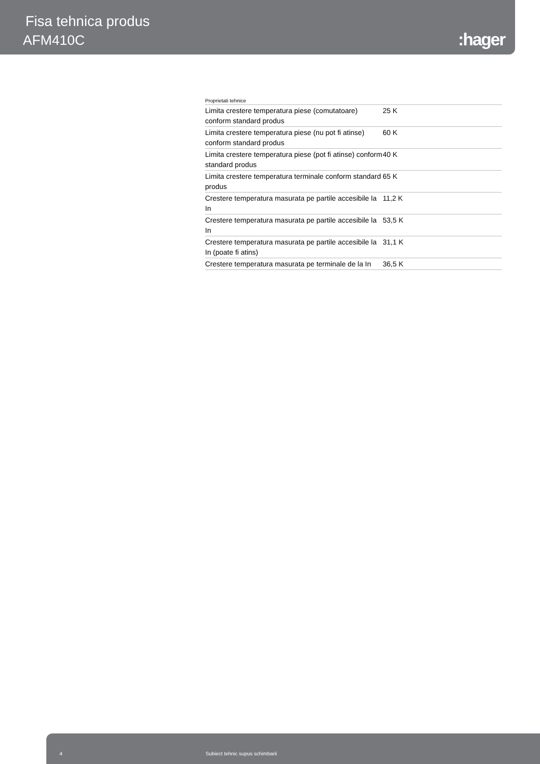Fisa tehnica produs
AFM410C :hager
Proprietati tehnice
| Limita crestere temperatura piese (comutatoare) conform standard produs | 25 K |
| Limita crestere temperatura piese (nu pot fi atinse) conform standard produs | 60 K |
| Limita crestere temperatura piese (pot fi atinse) conform standard produs | 40 K |
| Limita crestere temperatura terminale conform standard produs | 65 K |
| Crestere temperatura masurata pe partile accesibile la In | 11,2 K |
| Crestere temperatura masurata pe partile accesibile la In | 53,5 K |
| Crestere temperatura masurata pe partile accesibile la In (poate fi atins) | 31,1 K |
| Crestere temperatura masurata pe terminale de la In | 36,5 K |
4 Subiect tehnic supus schimbarii